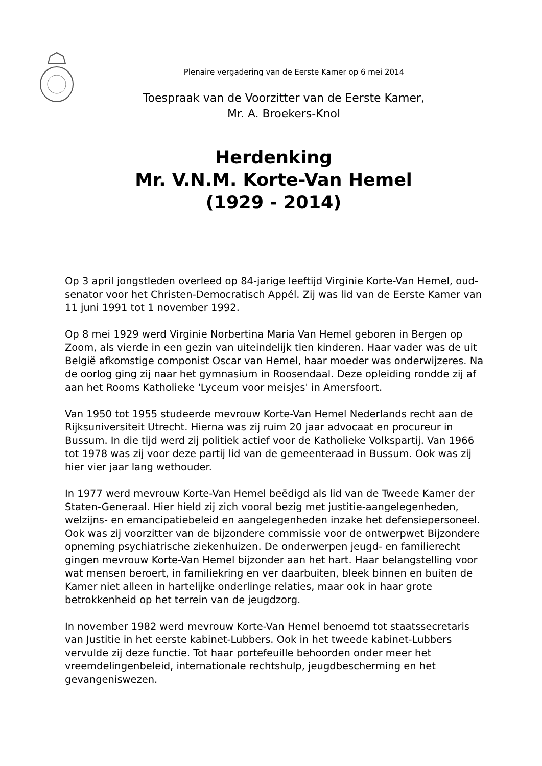Plenaire vergadering van de Eerste Kamer op 6 mei 2014
Toespraak van de Voorzitter van de Eerste Kamer,
Mr. A. Broekers-Knol
Herdenking
Mr. V.N.M. Korte-Van Hemel
(1929 - 2014)
Op 3 april jongstleden overleed op 84-jarige leeftijd Virginie Korte-Van Hemel, oud-senator voor het Christen-Democratisch Appél. Zij was lid van de Eerste Kamer van 11 juni 1991 tot 1 november 1992.
Op 8 mei 1929 werd Virginie Norbertina Maria Van Hemel geboren in Bergen op Zoom, als vierde in een gezin van uiteindelijk tien kinderen. Haar vader was de uit België afkomstige componist Oscar van Hemel, haar moeder was onderwijzeres. Na de oorlog ging zij naar het gymnasium in Roosendaal. Deze opleiding rondde zij af aan het Rooms Katholieke 'Lyceum voor meisjes' in Amersfoort.
Van 1950 tot 1955 studeerde mevrouw Korte-Van Hemel Nederlands recht aan de Rijksuniversiteit Utrecht. Hierna was zij ruim 20 jaar advocaat en procureur in Bussum. In die tijd werd zij politiek actief voor de Katholieke Volkspartij. Van 1966 tot 1978 was zij voor deze partij lid van de gemeenteraad in Bussum. Ook was zij hier vier jaar lang wethouder.
In 1977 werd mevrouw Korte-Van Hemel beëdigd als lid van de Tweede Kamer der Staten-Generaal. Hier hield zij zich vooral bezig met justitie-aangelegenheden, welzijns- en emancipatiebeleid en aangelegenheden inzake het defensiepersoneel. Ook was zij voorzitter van de bijzondere commissie voor de ontwerpwet Bijzondere opneming psychiatrische ziekenhuizen. De onderwerpen jeugd- en familierecht gingen mevrouw Korte-Van Hemel bijzonder aan het hart. Haar belangstelling voor wat mensen beroert, in familiekring en ver daarbuiten, bleek binnen en buiten de Kamer niet alleen in hartelijke onderlinge relaties, maar ook in haar grote betrokkenheid op het terrein van de jeugdzorg.
In november 1982 werd mevrouw Korte-Van Hemel benoemd tot staatssecretaris van Justitie in het eerste kabinet-Lubbers. Ook in het tweede kabinet-Lubbers vervulde zij deze functie. Tot haar portefeuille behoorden onder meer het vreemdelingenbeleid, internationale rechtshulp, jeugdbescherming en het gevangeniswezen.